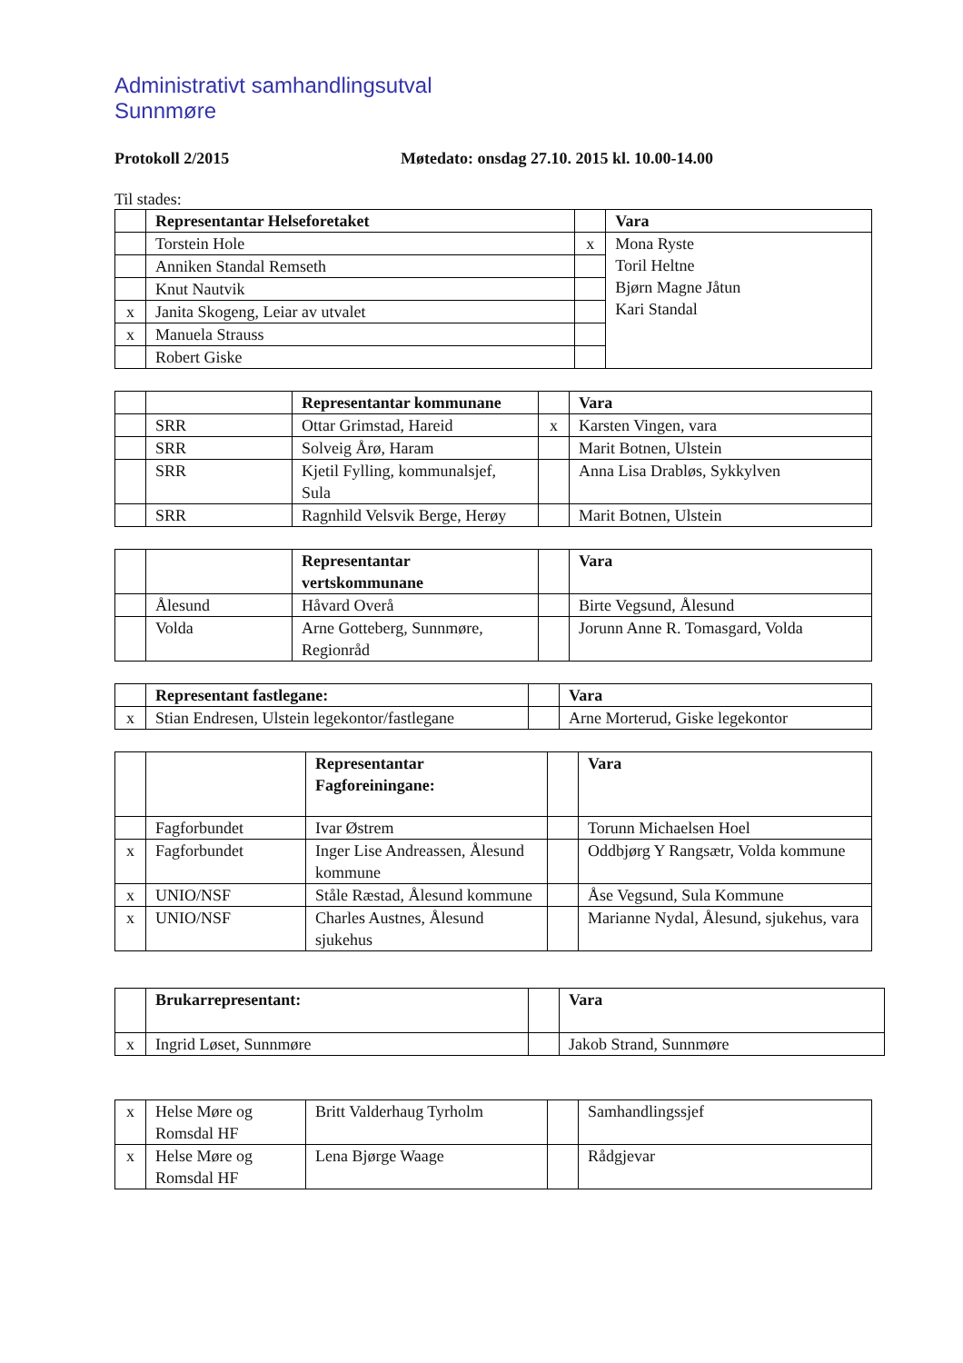Administrativt samhandlingsutval
Sunnmøre
Protokoll 2/2015 Møtedato: onsdag 27.10. 2015 kl. 10.00-14.00
Til stades:
| | Representantar Helseforetaket | | Vara |
| | Torstein Hole | x | Mona Ryste Toril Heltne Bjørn Magne Jåtun Kari Standal |
| | Anniken Standal Remseth | | |
| | Knut Nautvik | | |
| x | Janita Skogeng, Leiar av utvalet | | |
| x | Manuela Strauss | | |
| | Robert Giske | | |
| | | Representantar kommunane | | Vara |
| | SRR | Ottar Grimstad, Hareid | x | Karsten Vingen, vara |
| | SRR | Solveig Årø, Haram | | Marit Botnen, Ulstein |
| | SRR | Kjetil Fylling, kommunalsjef, Sula | | Anna Lisa Drabløs, Sykkylven |
| | SRR | Ragnhild Velsvik Berge, Herøy | | Marit Botnen, Ulstein |
| | | Representantar vertskommunane | | Vara |
| | Ålesund | Håvard Overå | | Birte Vegsund, Ålesund |
| | Volda | Arne Gotteberg, Sunnmøre, Regionråd | | Jorunn Anne R. Tomasgard, Volda |
| | Representant fastlegane: | | Vara |
| x | Stian Endresen, Ulstein legekontor/fastlegane | | Arne Morterud, Giske legekontor |
| | | Representantar Fagforeiningane: | | Vara |
| | Fagforbundet | Ivar Østrem | | Torunn Michaelsen Hoel |
| x | Fagforbundet | Inger Lise Andreassen, Ålesund kommune | | Oddbjørg Y Rangsætr, Volda kommune |
| x | UNIO/NSF | Ståle Ræstad, Ålesund kommune | | Åse Vegsund, Sula Kommune |
| x | UNIO/NSF | Charles Austnes, Ålesund sjukehus | | Marianne Nydal, Ålesund, sjukehus, vara |
| | Brukarrepresentant: | | Vara |
| x | Ingrid Løset, Sunnmøre | | Jakob Strand, Sunnmøre |
| x | Helse Møre og Romsdal HF | Britt Valderhaug Tyrholm | | Samhandlingssjef |
| x | Helse Møre og Romsdal HF | Lena Bjørge Waage | | Rådgjevar |